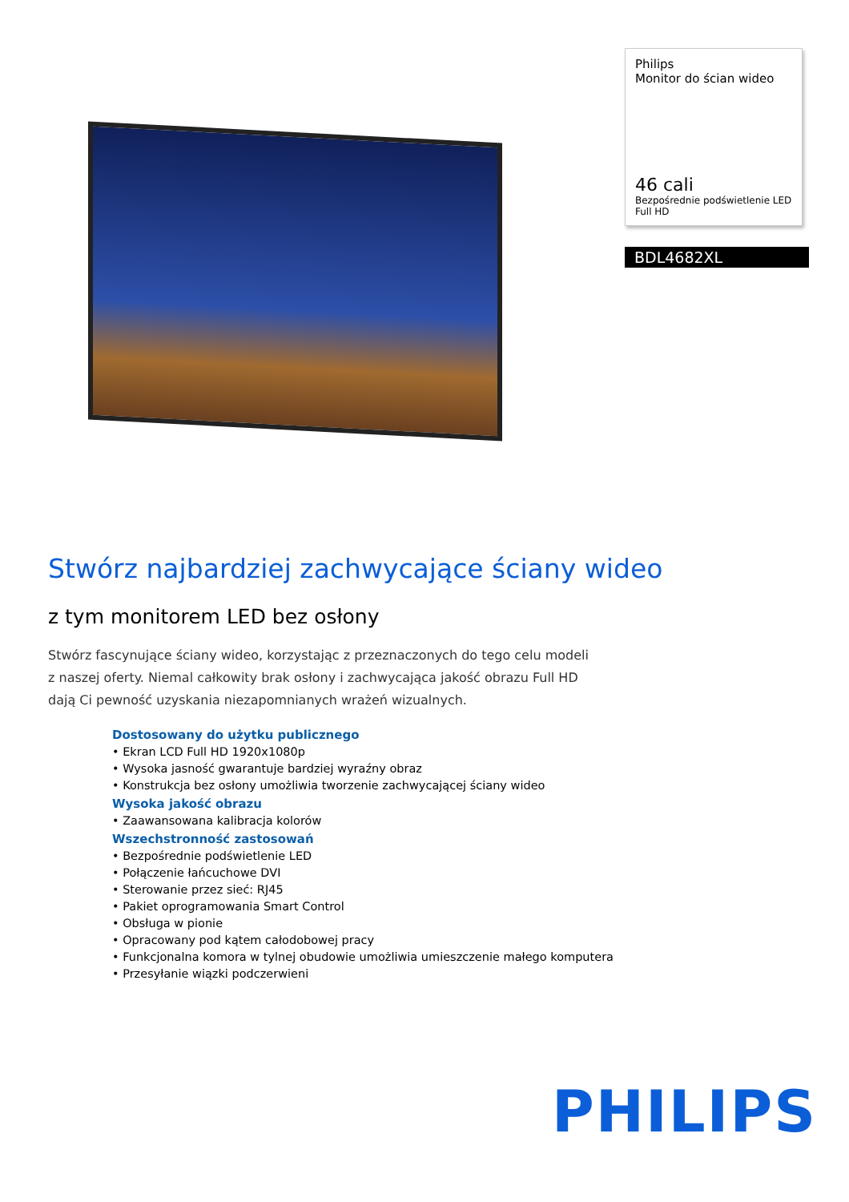Philips
Monitor do ścian wideo
46 cali
Bezpośrednie podświetlenie LED
Full HD
BDL4682XL
Stwórz najbardziej zachwycające ściany wideo
z tym monitorem LED bez osłony
Stwórz fascynujące ściany wideo, korzystając z przeznaczonych do tego celu modeli z naszej oferty. Niemal całkowity brak osłony i zachwycająca jakość obrazu Full HD dają Ci pewność uzyskania niezapomnianych wrażeń wizualnych.
Dostosowany do użytku publicznego
• Ekran LCD Full HD 1920x1080p
• Wysoka jasność gwarantuje bardziej wyraźny obraz
• Konstrukcja bez osłony umożliwia tworzenie zachwycającej ściany wideo
Wysoka jakość obrazu
• Zaawansowana kalibracja kolorów
Wszechstronność zastosowań
• Bezpośrednie podświetlenie LED
• Połączenie łańcuchowe DVI
• Sterowanie przez sieć: RJ45
• Pakiet oprogramowania Smart Control
• Obsługa w pionie
• Opracowany pod kątem całodobowej pracy
• Funkcjonalna komora w tylnej obudowie umożliwia umieszczenie małego komputera
• Przesyłanie wiązki podczerwieni
PHILIPS